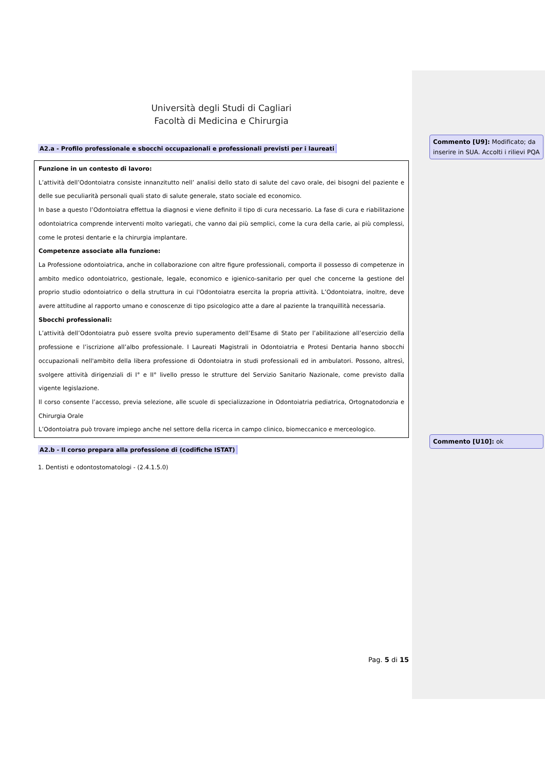Università degli Studi di Cagliari
Facoltà di Medicina e Chirurgia
A2.a - Profilo professionale e sbocchi occupazionali e professionali previsti per i laureati
Funzione in un contesto di lavoro:
L’attività dell’Odontoiatra consiste innanzitutto nell’ analisi dello stato di salute del cavo orale, dei bisogni del paziente e delle sue peculiarità personali quali stato di salute generale, stato sociale ed economico.
In base a questo l’Odontoiatra effettua la diagnosi e viene definito il tipo di cura necessario. La fase di cura e riabilitazione odontoiatrica comprende interventi molto variegati, che vanno dai più semplici, come la cura della carie, ai più complessi, come le protesi dentarie e la chirurgia implantare.
Competenze associate alla funzione:
La Professione odontoiatrica, anche in collaborazione con altre figure professionali, comporta il possesso di competenze in ambito medico odontoiatrico, gestionale, legale, economico e igienico-sanitario per quel che concerne la gestione del proprio studio odontoiatrico o della struttura in cui l'Odontoiatra esercita la propria attività. L’Odontoiatra, inoltre, deve avere attitudine al rapporto umano e conoscenze di tipo psicologico atte a dare al paziente la tranquillità necessaria.
Sbocchi professionali:
L’attività dell’Odontoiatra può essere svolta previo superamento dell’Esame di Stato per l’abilitazione all’esercizio della professione e l’iscrizione all’albo professionale. I Laureati Magistrali in Odontoiatria e Protesi Dentaria hanno sbocchi occupazionali nell'ambito della libera professione di Odontoiatra in studi professionali ed in ambulatori. Possono, altresì, svolgere attività dirigenziali di I° e II° livello presso le strutture del Servizio Sanitario Nazionale, come previsto dalla vigente legislazione.
Il corso consente l’accesso, previa selezione, alle scuole di specializzazione in Odontoiatria pediatrica, Ortognatodonzia e Chirurgia Orale
L’Odontoiatra può trovare impiego anche nel settore della ricerca in campo clinico, biomeccanico e merceologico.
A2.b - Il corso prepara alla professione di (codifiche ISTAT)
1. Dentisti e odontostomatologi - (2.4.1.5.0)
Pag. 5 di 15
Commento [U9]: Modificato; da inserire in SUA. Accolti i rilievi PQA
Commento [U10]: ok